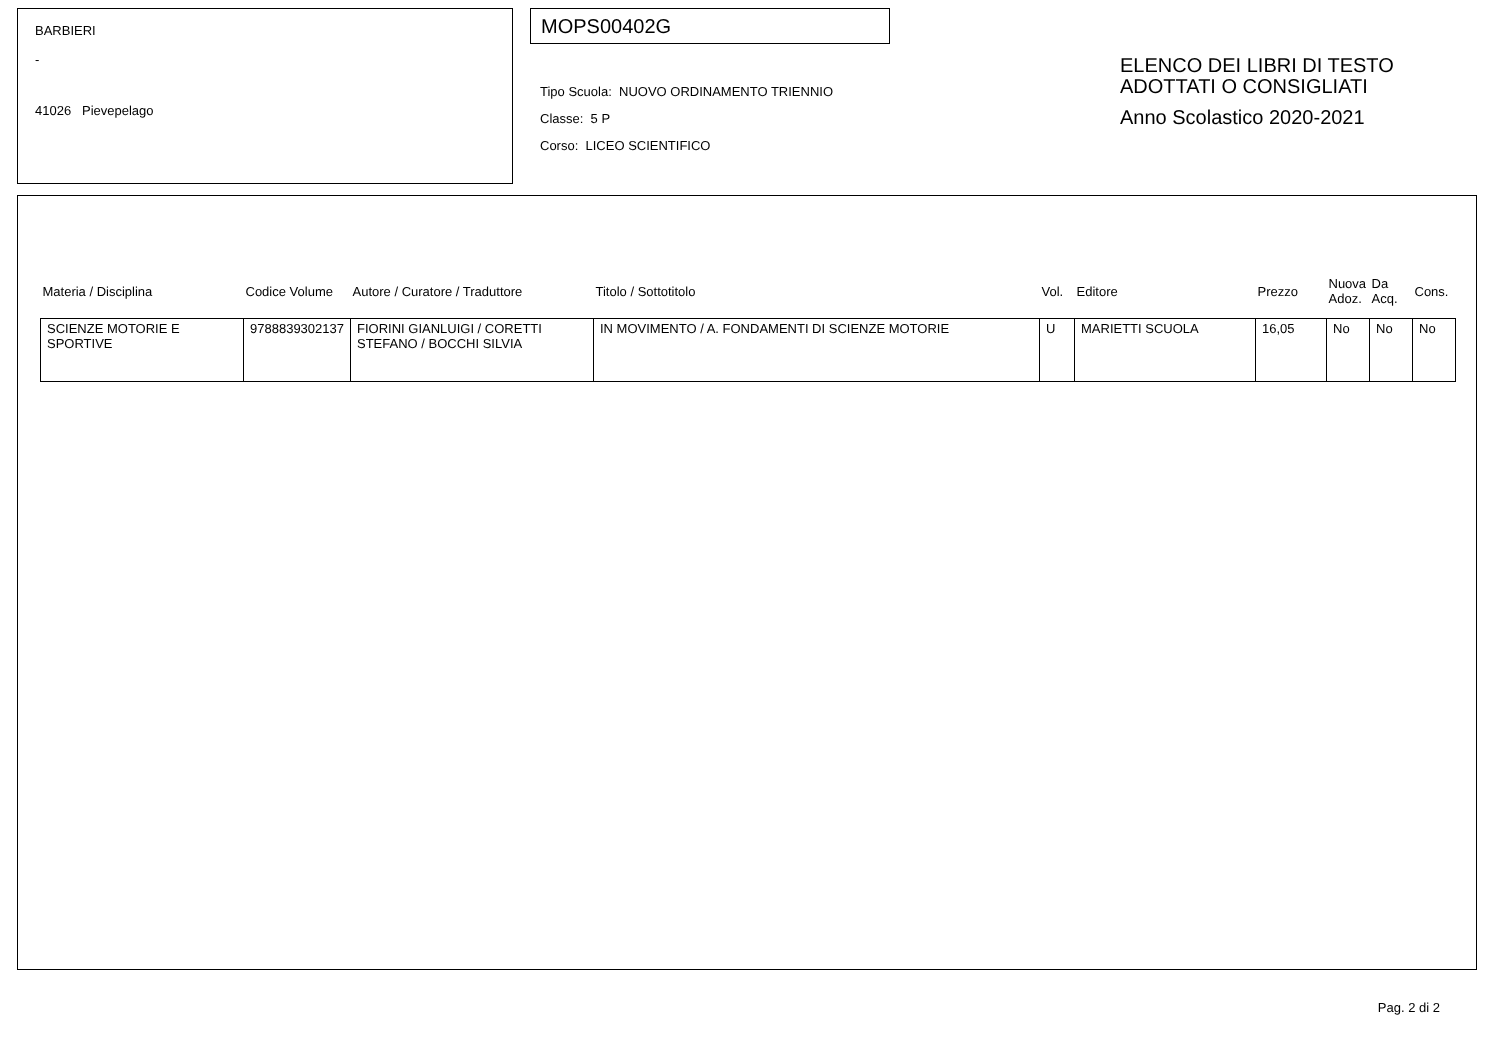BARBIERI
-
41026 Pievepelago
MOPS00402G
Tipo Scuola: NUOVO ORDINAMENTO TRIENNIO
Classe: 5 P
Corso: LICEO SCIENTIFICO
ELENCO DEI LIBRI DI TESTO
ADOTTATI O CONSIGLIATI
Anno Scolastico 2020-2021
| Materia / Disciplina | Codice Volume | Autore / Curatore / Traduttore | Titolo / Sottotitolo | Vol. | Editore | Prezzo | Nuova Adoz. | Da Acq. | Cons. |
| --- | --- | --- | --- | --- | --- | --- | --- | --- | --- |
| SCIENZE MOTORIE E SPORTIVE | 9788839302137 | FIORINI GIANLUIGI / CORETTI STEFANO / BOCCHI SILVIA | IN MOVIMENTO / A. FONDAMENTI DI SCIENZE MOTORIE | U | MARIETTI SCUOLA | 16,05 | No | No | No |
Pag. 2 di 2